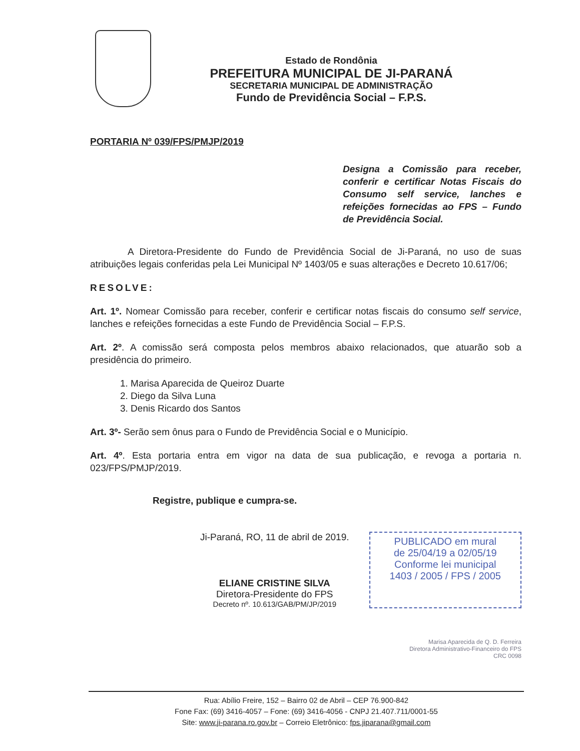Estado de Rondônia
PREFEITURA MUNICIPAL DE JI-PARANÁ
SECRETARIA MUNICIPAL DE ADMINISTRAÇÃO
Fundo de Previdência Social – F.P.S.
PORTARIA Nº 039/FPS/PMJP/2019
Designa a Comissão para receber, conferir e certificar Notas Fiscais do Consumo self service, lanches e refeições fornecidas ao FPS – Fundo de Previdência Social.
A Diretora-Presidente do Fundo de Previdência Social de Ji-Paraná, no uso de suas atribuições legais conferidas pela Lei Municipal Nº 1403/05 e suas alterações e Decreto 10.617/06;
RESOLVE:
Art. 1º. Nomear Comissão para receber, conferir e certificar notas fiscais do consumo self service, lanches e refeições fornecidas a este Fundo de Previdência Social – F.P.S.
Art. 2º. A comissão será composta pelos membros abaixo relacionados, que atuarão sob a presidência do primeiro.
1. Marisa Aparecida de Queiroz Duarte
2. Diego da Silva Luna
3. Denis Ricardo dos Santos
Art. 3º- Serão sem ônus para o Fundo de Previdência Social e o Município.
Art. 4º. Esta portaria entra em vigor na data de sua publicação, e revoga a portaria n. 023/FPS/PMJP/2019.
Registre, publique e cumpra-se.
Ji-Paraná, RO, 11 de abril de 2019.
ELIANE CRISTINE SILVA
Diretora-Presidente do FPS
Decreto nº. 10.613/GAB/PM/JP/2019
PUBLICADO em mural
de 25/04/19 a 02/05/19
Conforme lei municipal
1403 / 2005 / FPS / 2005
Marisa Aparecida de Q. D. Ferreira
Diretora Administrativo-Financeiro do FPS
CRC 0098
Rua: Abílio Freire, 152 – Bairro 02 de Abril – CEP 76.900-842
Fone Fax: (69) 3416-4057 – Fone: (69) 3416-4056 - CNPJ 21.407.711/0001-55
Site: www.ji-parana.ro.gov.br – Correio Eletrônico: fps.jiparana@gmail.com